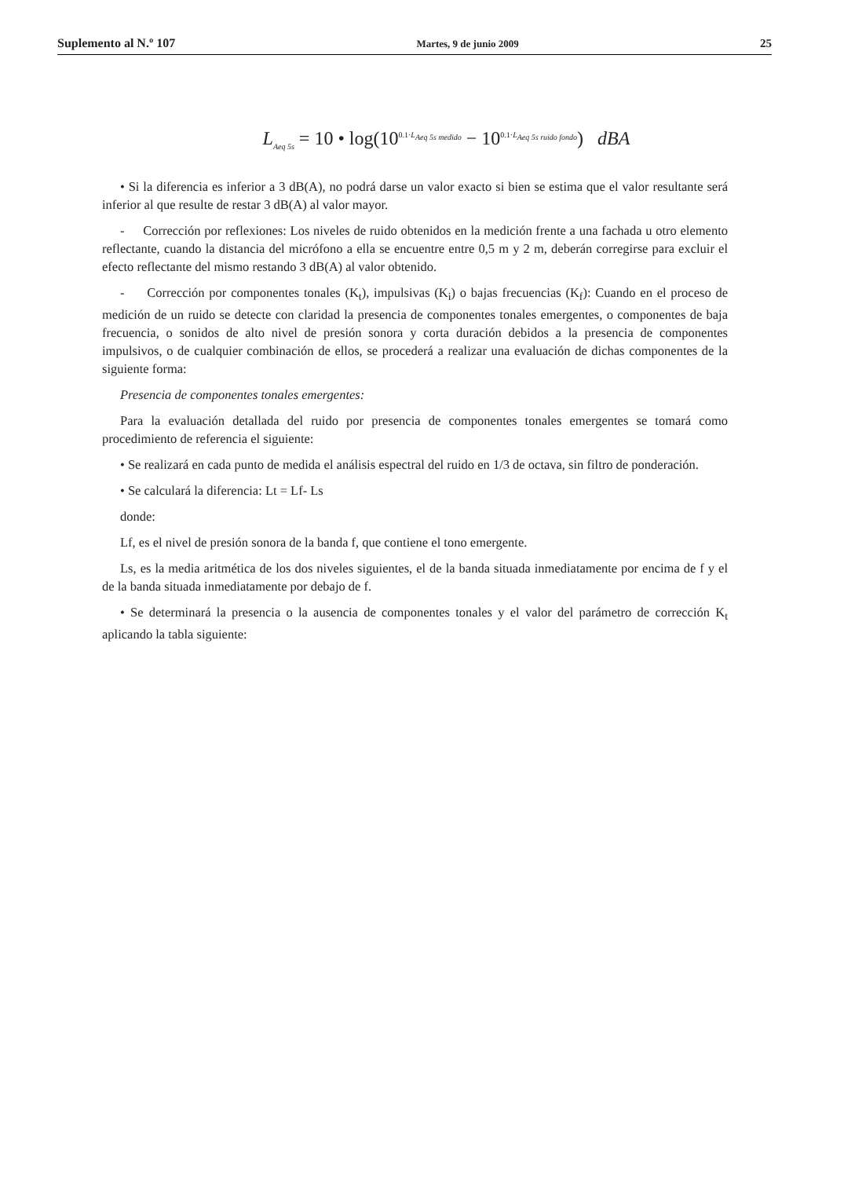Suplemento al N.º 107 Martes, 9 de junio 2009 25
L<sub>Aeq 5s</sub> = 10 • log(10<sup>0.1·L<sub>Aeq 5s medido</sub></sup> − 10<sup>0.1·L<sub>Aeq 5s ruido fondo</sub></sup>) dBA
• Si la diferencia es inferior a 3 dB(A), no podrá darse un valor exacto si bien se estima que el valor resultante será inferior al que resulte de restar 3 dB(A) al valor mayor.
- Corrección por reflexiones: Los niveles de ruido obtenidos en la medición frente a una fachada u otro elemento reflectante, cuando la distancia del micrófono a ella se encuentre entre 0,5 m y 2 m, deberán corregirse para excluir el efecto reflectante del mismo restando 3 dB(A) al valor obtenido.
- Corrección por componentes tonales (K<sub>t</sub>), impulsivas (K<sub>i</sub>) o bajas frecuencias (K<sub>f</sub>): Cuando en el proceso de medición de un ruido se detecte con claridad la presencia de componentes tonales emergentes, o componentes de baja frecuencia, o sonidos de alto nivel de presión sonora y corta duración debidos a la presencia de componentes impulsivos, o de cualquier combinación de ellos, se procederá a realizar una evaluación de dichas componentes de la siguiente forma:
Presencia de componentes tonales emergentes:
Para la evaluación detallada del ruido por presencia de componentes tonales emergentes se tomará como procedimiento de referencia el siguiente:
• Se realizará en cada punto de medida el análisis espectral del ruido en 1/3 de octava, sin filtro de ponderación.
• Se calculará la diferencia: Lt = Lf- Ls
donde:
Lf, es el nivel de presión sonora de la banda f, que contiene el tono emergente.
Ls, es la media aritmética de los dos niveles siguientes, el de la banda situada inmediatamente por encima de f y el de la banda situada inmediatamente por debajo de f.
• Se determinará la presencia o la ausencia de componentes tonales y el valor del parámetro de corrección K<sub>t</sub> aplicando la tabla siguiente: